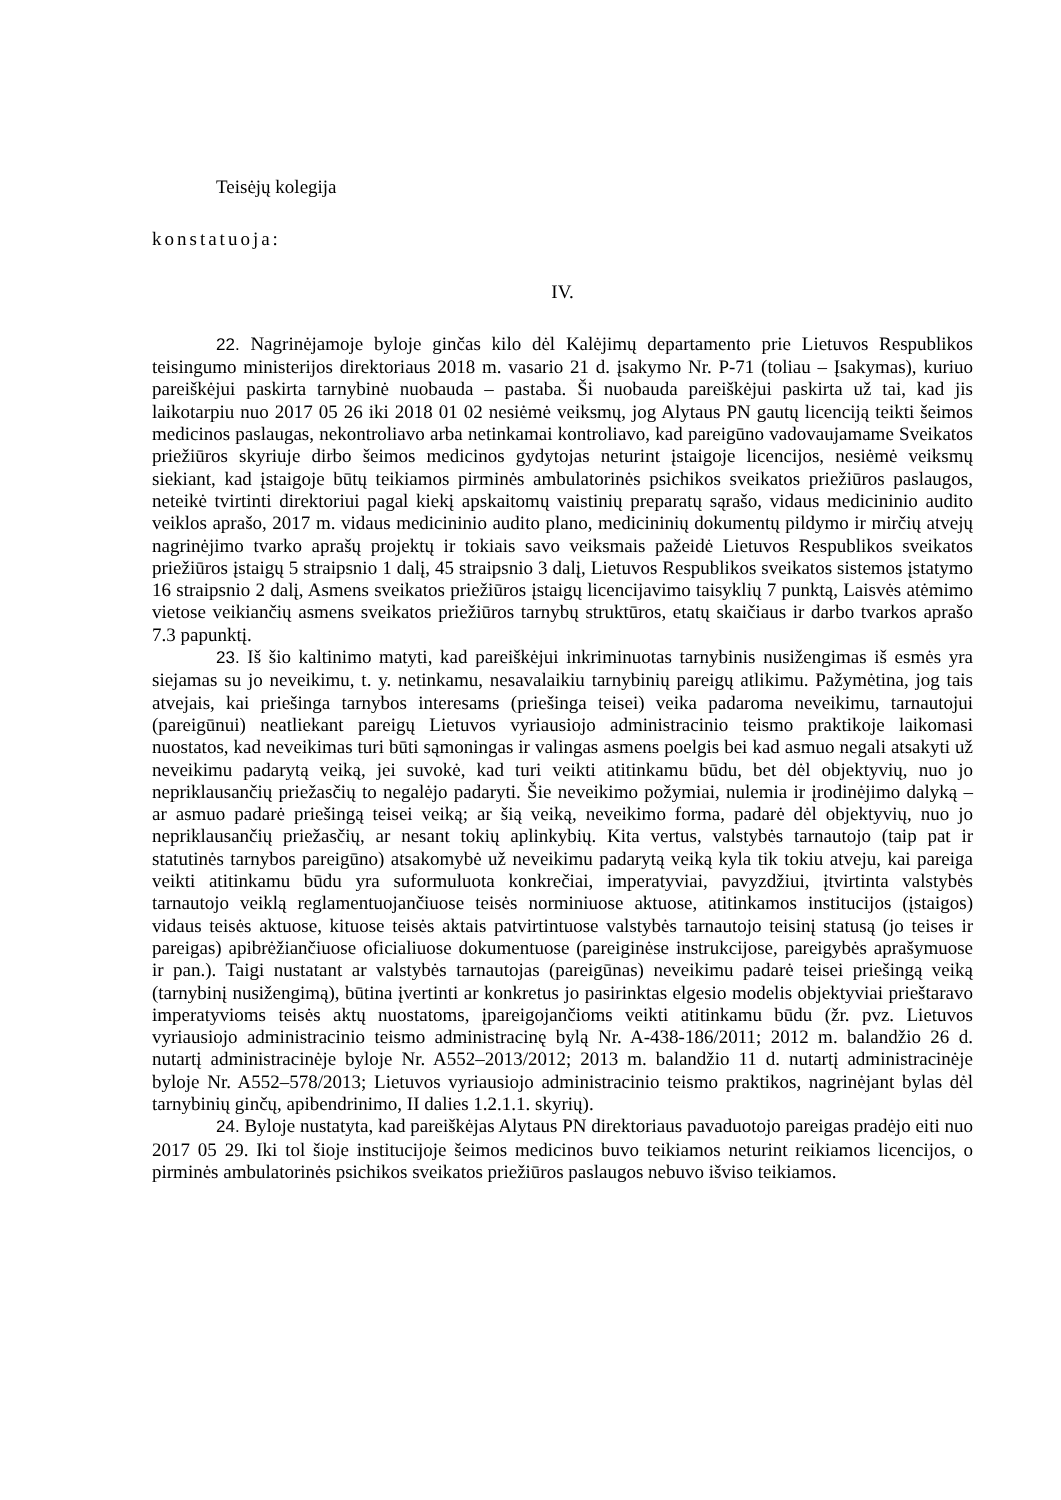Teisėjų kolegija
konstatuoja:
IV.
22. Nagrinėjamoje byloje ginčas kilo dėl Kalėjimų departamento prie Lietuvos Respublikos teisingumo ministerijos direktoriaus 2018 m. vasario 21 d. įsakymo Nr. P-71 (toliau – Įsakymas), kuriuo pareiškėjui paskirta tarnybinė nuobauda – pastaba. Ši nuobauda pareiškėjui paskirta už tai, kad jis laikotarpiu nuo 2017 05 26 iki 2018 01 02 nesiėmė veiksmų, jog Alytaus PN gautų licenciją teikti šeimos medicinos paslaugas, nekontroliavo arba netinkamai kontroliavo, kad pareigūno vadovaujamame Sveikatos priežiūros skyriuje dirbo šeimos medicinos gydytojas neturint įstaigoje licencijos, nesiėmė veiksmų siekiant, kad įstaigoje būtų teikiamos pirminės ambulatorinės psichikos sveikatos priežiūros paslaugos, neteikė tvirtinti direktoriui pagal kiekį apskaitomų vaistinių preparatų sąrašo, vidaus medicininio audito veiklos aprašo, 2017 m. vidaus medicininio audito plano, medicininių dokumentų pildymo ir mirčių atvejų nagrinėjimo tvarko aprašų projektų ir tokiais savo veiksmais pažeidė Lietuvos Respublikos sveikatos priežiūros įstaigų 5 straipsnio 1 dalį, 45 straipsnio 3 dalį, Lietuvos Respublikos sveikatos sistemos įstatymo 16 straipsnio 2 dalį, Asmens sveikatos priežiūros įstaigų licencijavimo taisyklių 7 punktą, Laisvės atėmimo vietose veikiančių asmens sveikatos priežiūros tarnybų struktūros, etatų skaičiaus ir darbo tvarkos aprašo 7.3 papunktį.
23. Iš šio kaltinimo matyti, kad pareiškėjui inkriminuotas tarnybinis nusižengimas iš esmės yra siejamas su jo neveikimu, t. y. netinkamu, nesavalaikiu tarnybinių pareigų atlikimu. Pažymėtina, jog tais atvejais, kai priešinga tarnybos interesams (priešinga teisei) veika padaroma neveikimu, tarnautojui (pareigūnui) neatliekant pareigų Lietuvos vyriausiojo administracinio teismo praktikoje laikomasi nuostatos, kad neveikimas turi būti sąmoningas ir valingas asmens poelgis bei kad asmuo negali atsakyti už neveikimu padarytą veiką, jei suvokė, kad turi veikti atitinkamu būdu, bet dėl objektyvių, nuo jo nepriklausančių priežasčių to negalėjo padaryti. Šie neveikimo požymiai, nulemia ir įrodinėjimo dalyką – ar asmuo padarė priešingą teisei veiką; ar šią veiką, neveikimo forma, padarė dėl objektyvių, nuo jo nepriklausančių priežasčių, ar nesant tokių aplinkybių. Kita vertus, valstybės tarnautojo (taip pat ir statutinės tarnybos pareigūno) atsakomybė už neveikimu padarytą veiką kyla tik tokiu atveju, kai pareiga veikti atitinkamu būdu yra suformuluota konkrečiai, imperatyviai, pavyzdžiui, įtvirtinta valstybės tarnautojo veiklą reglamentuojančiuose teisės norminiuose aktuose, atitinkamos institucijos (įstaigos) vidaus teisės aktuose, kituose teisės aktais patvirtintuose valstybės tarnautojo teisinį statusą (jo teises ir pareigas) apibrėžiančiuose oficialiuose dokumentuose (pareiginėse instrukcijose, pareigybės aprašymuose ir pan.). Taigi nustatant ar valstybės tarnautojas (pareigūnas) neveikimu padarė teisei priešingą veiką (tarnybinį nusižengimą), būtina įvertinti ar konkretus jo pasirinktas elgesio modelis objektyviai prieštaravo imperatyvioms teisės aktų nuostatoms, įpareigojančioms veikti atitinkamu būdu (žr. pvz. Lietuvos vyriausiojo administracinio teismo administracinę bylą Nr. A-438-186/2011; 2012 m. balandžio 26 d. nutartį administracinėje byloje Nr. A552–2013/2012; 2013 m. balandžio 11 d. nutartį administracinėje byloje Nr. A552–578/2013; Lietuvos vyriausiojo administracinio teismo praktikos, nagrinėjant bylas dėl tarnybinių ginčų, apibendrinimo, II dalies 1.2.1.1. skyrių).
24. Byloje nustatyta, kad pareiškėjas Alytaus PN direktoriaus pavaduotojo pareigas pradėjo eiti nuo 2017 05 29. Iki tol šioje institucijoje šeimos medicinos buvo teikiamos neturint reikiamos licencijos, o pirminės ambulatorinės psichikos sveikatos priežiūros paslaugos nebuvo išviso teikiamos.